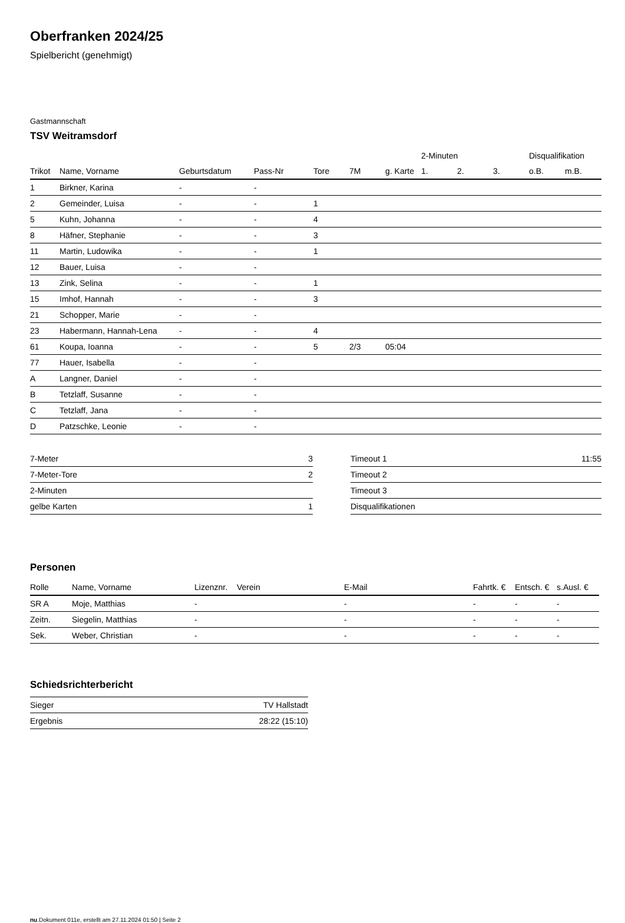Oberfranken 2024/25
Spielbericht (genehmigt)
Gastmannschaft
TSV Weitramsdorf
| | | | | | | | 2-Minuten | | | Disqualifikation | |
| --- | --- | --- | --- | --- | --- | --- | --- | --- | --- | --- | --- |
| Trikot | Name, Vorname | Geburtsdatum | Pass-Nr | Tore | 7M | g. Karte | 1. | 2. | 3. | o.B. | m.B. |
| 1 | Birkner, Karina | - | - | | | | | | | | |
| 2 | Gemeinder, Luisa | - | - | 1 | | | | | | | |
| 5 | Kuhn, Johanna | - | - | 4 | | | | | | | |
| 8 | Häfner, Stephanie | - | - | 3 | | | | | | | |
| 11 | Martin, Ludowika | - | - | 1 | | | | | | | |
| 12 | Bauer, Luisa | - | - | | | | | | | | |
| 13 | Zink, Selina | - | - | 1 | | | | | | | |
| 15 | Imhof, Hannah | - | - | 3 | | | | | | | |
| 21 | Schopper, Marie | - | - | | | | | | | | |
| 23 | Habermann, Hannah-Lena | - | - | 4 | | | | | | | |
| 61 | Koupa, Ioanna | - | - | 5 | 2/3 | 05:04 | | | | | |
| 77 | Hauer, Isabella | - | - | | | | | | | | |
| A | Langner, Daniel | - | - | | | | | | | | |
| B | Tetzlaff, Susanne | - | - | | | | | | | | |
| C | Tetzlaff, Jana | - | - | | | | | | | | |
| D | Patzschke, Leonie | - | - | | | | | | | | |
| 7-Meter | 3 |
| 7-Meter-Tore | 2 |
| 2-Minuten | |
| gelbe Karten | 1 |
| Timeout 1 | 11:55 |
| Timeout 2 | |
| Timeout 3 | |
| Disqualifikationen | |
Personen
| Rolle | Name, Vorname | Lizenznr. | Verein | E-Mail | Fahrtk. € | Entsch. € | s.Ausl. € |
| --- | --- | --- | --- | --- | --- | --- | --- |
| SR A | Moje, Matthias | - | | - | - | - | - |
| Zeitn. | Siegelin, Matthias | - | | - | - | - | - |
| Sek. | Weber, Christian | - | | - | - | - | - |
Schiedsrichterbericht
| Sieger | TV Hallstadt |
| Ergebnis | 28:22 (15:10) |
nu.Dokument 011e, erstellt am 27.11.2024 01:50 | Seite 2